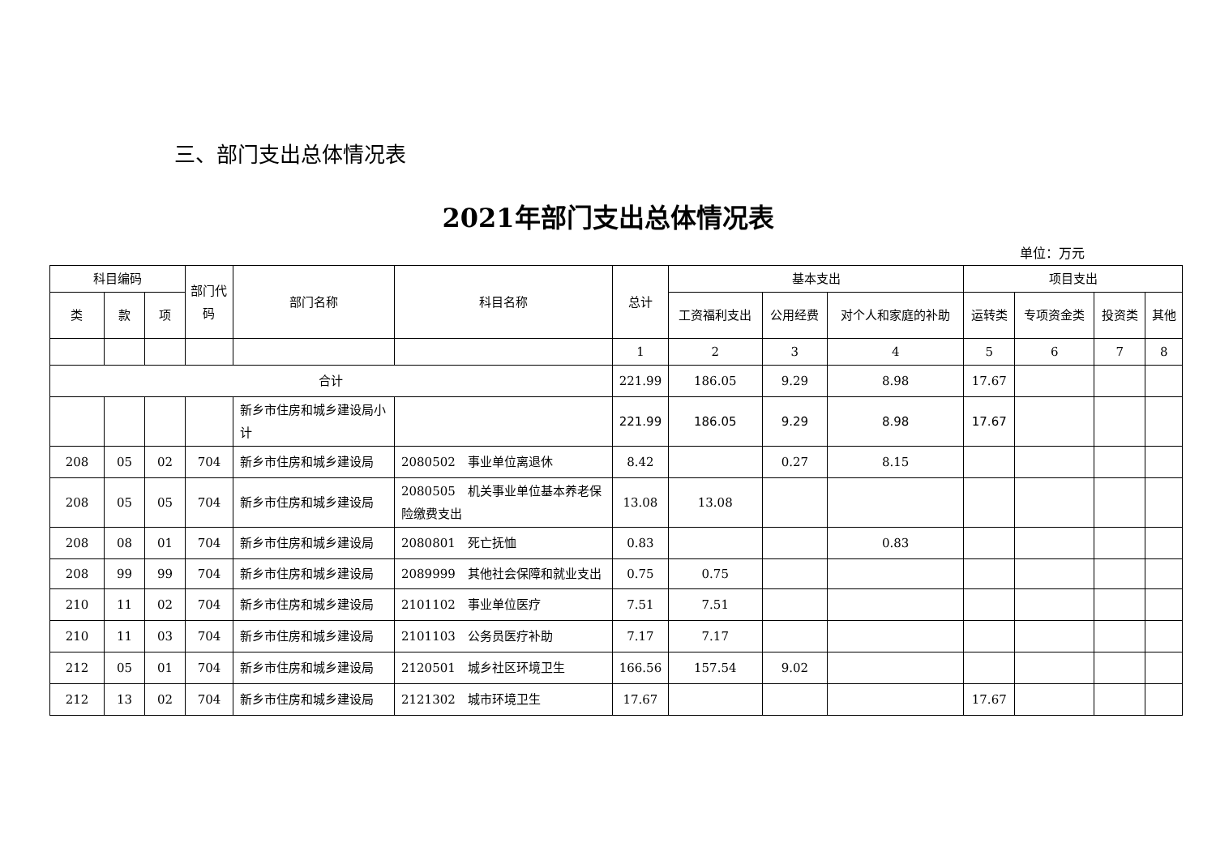三、部门支出总体情况表
2021年部门支出总体情况表
单位：万元
| 科目编码 | | | 部门代码 | 部门名称 | 科目名称 | 总计 | 基本支出 | | | 项目支出 | | | |
| --- | --- | --- | --- | --- | --- | --- | --- | --- | --- | --- | --- | --- | --- |
| 类 | 款 | 项 | | | | | 工资福利支出 | 公用经费 | 对个人和家庭的补助 | 运转类 | 专项资金类 | 投资类 | 其他 |
| | | | | | | 1 | 2 | 3 | 4 | 5 | 6 | 7 | 8 |
| 合计 | | | | | | 221.99 | 186.05 | 9.29 | 8.98 | 17.67 | | | |
| | | | | 新乡市住房和城乡建设局小计 | | 221.99 | 186.05 | 9.29 | 8.98 | 17.67 | | | |
| 208 | 05 | 02 | 704 | 新乡市住房和城乡建设局 | 2080502 事业单位离退休 | 8.42 | | 0.27 | 8.15 | | | | |
| 208 | 05 | 05 | 704 | 新乡市住房和城乡建设局 | 2080505 机关事业单位基本养老保险缴费支出 | 13.08 | 13.08 | | | | | | |
| 208 | 08 | 01 | 704 | 新乡市住房和城乡建设局 | 2080801 死亡抚恤 | 0.83 | | | 0.83 | | | | |
| 208 | 99 | 99 | 704 | 新乡市住房和城乡建设局 | 2089999 其他社会保障和就业支出 | 0.75 | 0.75 | | | | | | |
| 210 | 11 | 02 | 704 | 新乡市住房和城乡建设局 | 2101102 事业单位医疗 | 7.51 | 7.51 | | | | | | |
| 210 | 11 | 03 | 704 | 新乡市住房和城乡建设局 | 2101103 公务员医疗补助 | 7.17 | 7.17 | | | | | | |
| 212 | 05 | 01 | 704 | 新乡市住房和城乡建设局 | 2120501 城乡社区环境卫生 | 166.56 | 157.54 | 9.02 | | | | | |
| 212 | 13 | 02 | 704 | 新乡市住房和城乡建设局 | 2121302 城市环境卫生 | 17.67 | | | | 17.67 | | | |